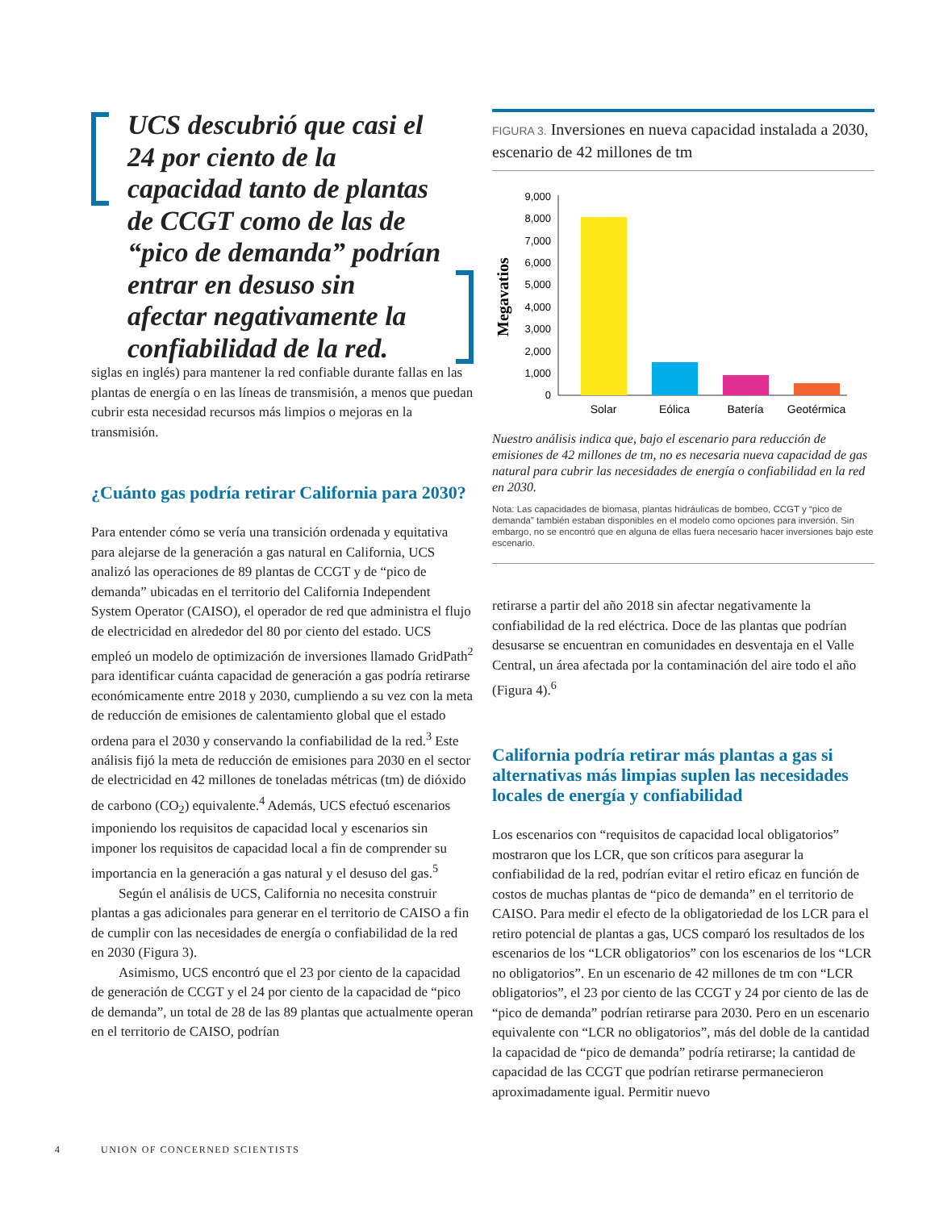UCS descubrió que casi el 24 por ciento de la capacidad tanto de plantas de CCGT como de las de “pico de demanda” podrían entrar en desuso sin afectar negativamente la confiabilidad de la red.
siglas en inglés) para mantener la red confiable durante fallas en las plantas de energía o en las líneas de transmisión, a menos que puedan cubrir esta necesidad recursos más limpios o mejoras en la transmisión.
¿Cuánto gas podría retirar California para 2030?
Para entender cómo se vería una transición ordenada y equitativa para alejarse de la generación a gas natural en California, UCS analizó las operaciones de 89 plantas de CCGT y de “pico de demanda” ubicadas en el territorio del California Independent System Operator (CAISO), el operador de red que administra el flujo de electricidad en alrededor del 80 por ciento del estado. UCS empleó un modelo de optimización de inversiones llamado GridPath<sup>2</sup> para identificar cuánta capacidad de generación a gas podría retirarse económicamente entre 2018 y 2030, cumpliendo a su vez con la meta de reducción de emisiones de calentamiento global que el estado ordena para el 2030 y conservando la confiabilidad de la red.<sup>3</sup> Este análisis fijó la meta de reducción de emisiones para 2030 en el sector de electricidad en 42 millones de toneladas métricas (tm) de dióxido de carbono (CO<sub>2</sub>) equivalente.<sup>4</sup> Además, UCS efectuó escenarios imponiendo los requisitos de capacidad local y escenarios sin imponer los requisitos de capacidad local a fin de comprender su importancia en la generación a gas natural y el desuso del gas.<sup>5</sup>
Según el análisis de UCS, California no necesita construir plantas a gas adicionales para generar en el territorio de CAISO a fin de cumplir con las necesidades de energía o confiabilidad de la red en 2030 (Figura 3).
Asimismo, UCS encontró que el 23 por ciento de la capacidad de generación de CCGT y el 24 por ciento de la capacidad de “pico de demanda”, un total de 28 de las 89 plantas que actualmente operan en el territorio de CAISO, podrían
FIGURA 3. Inversiones en nueva capacidad instalada a 2030, escenario de 42 millones de tm
Megavatios
9,000
8,000
7,000
6,000
5,000
4,000
3,000
2,000
1,000
0
Solar
Eólica
Batería
Geotérmica
Nuestro análisis indica que, bajo el escenario para reducción de emisiones de 42 millones de tm, no es necesaria nueva capacidad de gas natural para cubrir las necesidades de energía o confiabilidad en la red en 2030.
Nota: Las capacidades de biomasa, plantas hidráulicas de bombeo, CCGT y “pico de demanda” también estaban disponibles en el modelo como opciones para inversión. Sin embargo, no se encontró que en alguna de ellas fuera necesario hacer inversiones bajo este escenario.
retirarse a partir del año 2018 sin afectar negativamente la confiabilidad de la red eléctrica. Doce de las plantas que podrían desusarse se encuentran en comunidades en desventaja en el Valle Central, un área afectada por la contaminación del aire todo el año (Figura 4).<sup>6</sup>
California podría retirar más plantas a gas si alternativas más limpias suplen las necesidades locales de energía y confiabilidad
Los escenarios con “requisitos de capacidad local obligatorios” mostraron que los LCR, que son críticos para asegurar la confiabilidad de la red, podrían evitar el retiro eficaz en función de costos de muchas plantas de “pico de demanda” en el territorio de CAISO. Para medir el efecto de la obligatoriedad de los LCR para el retiro potencial de plantas a gas, UCS comparó los resultados de los escenarios de los “LCR obligatorios” con los escenarios de los “LCR no obligatorios”. En un escenario de 42 millones de tm con “LCR obligatorios”, el 23 por ciento de las CCGT y 24 por ciento de las de “pico de demanda” podrían retirarse para 2030. Pero en un escenario equivalente con “LCR no obligatorios”, más del doble de la cantidad la capacidad de “pico de demanda” podría retirarse; la cantidad de capacidad de las CCGT que podrían retirarse permanecieron aproximadamente igual. Permitir nuevo
4 UNION OF CONCERNED SCIENTISTS